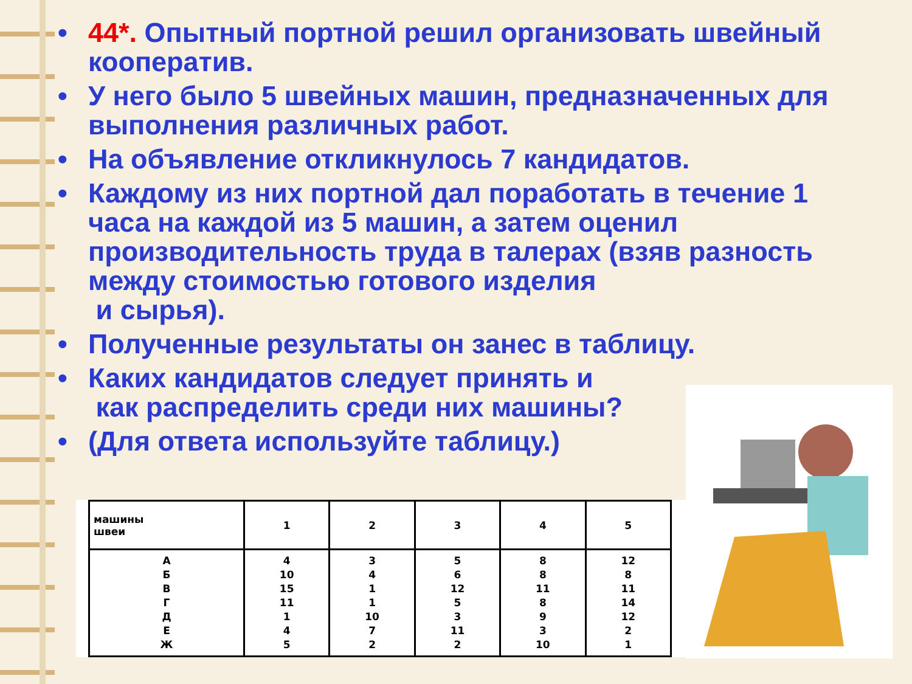• 44*. Опытный портной решил организовать швейный кооператив.
• У него было 5 швейных машин, предназначенных для выполнения различных работ.
• На объявление откликнулось 7 кандидатов.
• Каждому из них портной дал поработать в течение 1 часа на каждой из 5 машин, а затем оценил производительность труда в талерах (взяв разность между стоимостью готового изделия
и сырья).
• Полученные результаты он занес в таблицу.
• Каких кандидатов следует принять и
как распределить среди них машины?
• (Для ответа используйте таблицу.)
| машины швеи | 1 | 2 | 3 | 4 | 5 |
| --- | --- | --- | --- | --- | --- |
| А Б В Г Д Е Ж | 4 10 15 11 1 4 5 | 3 4 1 1 10 7 2 | 5 6 12 5 3 11 2 | 8 8 11 8 9 3 10 | 12 8 11 14 12 2 1 |